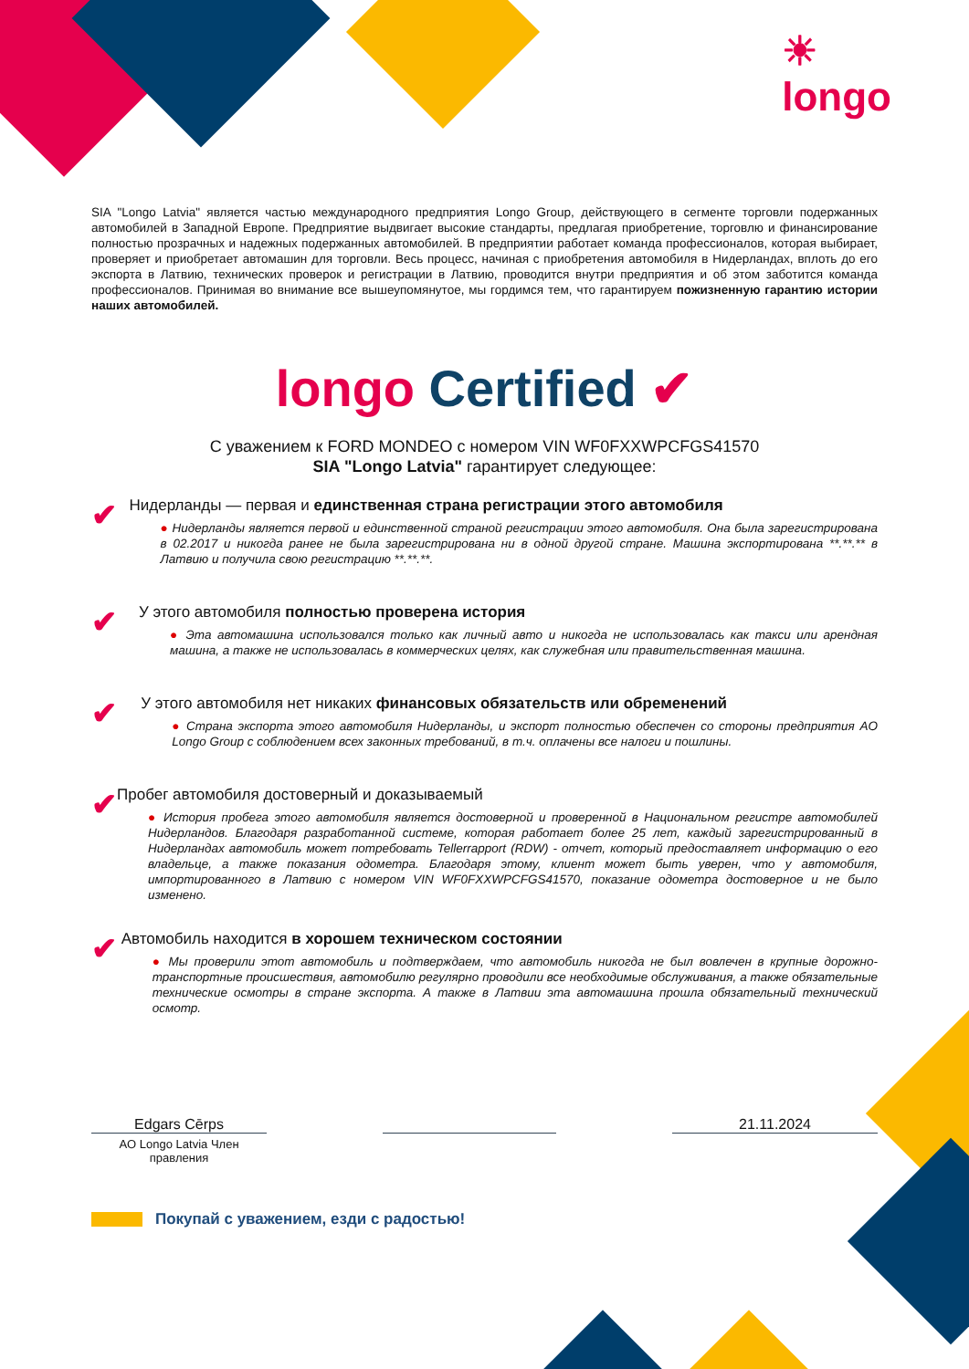☀
longo
SIA "Longo Latvia" является частью международного предприятия Longo Group, действующего в сегменте торговли подержанных автомобилей в Западной Европе. Предприятие выдвигает высокие стандарты, предлагая приобретение, торговлю и финансирование полностью прозрачных и надежных подержанных автомобилей. В предприятии работает команда профессионалов, которая выбирает, проверяет и приобретает автомашин для торговли. Весь процесс, начиная с приобретения автомобиля в Нидерландах, вплоть до его экспорта в Латвию, технических проверок и регистрации в Латвию, проводится внутри предприятия и об этом заботится команда профессионалов. Принимая во внимание все вышеупомянутое, мы гордимся тем, что гарантируем пожизненную гарантию истории наших автомобилей.
longo Certified ✔
С уважением к FORD MONDEO с номером VIN WF0FXXWPCFGS41570
SIA "Longo Latvia" гарантирует следующее:
✔
Нидерланды — первая и единственная страна регистрации этого автомобиля
● Нидерланды является первой и единственной страной регистрации этого автомобиля. Она была зарегистрирована в 02.2017 и никогда ранее не была зарегистрирована ни в одной другой стране. Машина экспортирована **.**.** в Латвию и получила свою регистрацию **.**.**.
✔
У этого автомобиля полностью проверена история
● Эта автомашина использовался только как личный авто и никогда не использовалась как такси или арендная машина, а также не использовалась в коммерческих целях, как служебная или правительственная машина.
✔
У этого автомобиля нет никаких финансовых обязательств или обременений
● Страна экспорта этого автомобиля Нидерланды, и экспорт полностью обеспечен со стороны предприятия AO Longo Group с соблюдением всех законных требований, в т.ч. оплачены все налоги и пошлины.
✔
Пробег автомобиля достоверный и доказываемый
● История пробега этого автомобиля является достоверной и проверенной в Национальном регистре автомобилей Нидерландов. Благодаря разработанной системе, которая работает более 25 лет, каждый зарегистрированный в Нидерландах автомобиль может потребовать Tellerrapport (RDW) - отчет, который предоставляет информацию о его владельце, а также показания одометра. Благодаря этому, клиент может быть уверен, что у автомобиля, импортированного в Латвию с номером VIN WF0FXXWPCFGS41570, показание одометра достоверное и не было изменено.
✔
Автомобиль находится в хорошем техническом состоянии
● Мы проверили этот автомобиль и подтверждаем, что автомобиль никогда не был вовлечен в крупные дорожно-транспортные происшествия, автомобилю регулярно проводили все необходимые обслуживания, а также обязательные технические осмотры в стране экспорта. А также в Латвии эта автомашина прошла обязательный технический осмотр.
Edgars Cērps
AO Longo Latvia Член правления
21.11.2024
Покупай с уважением, езди с радостью!